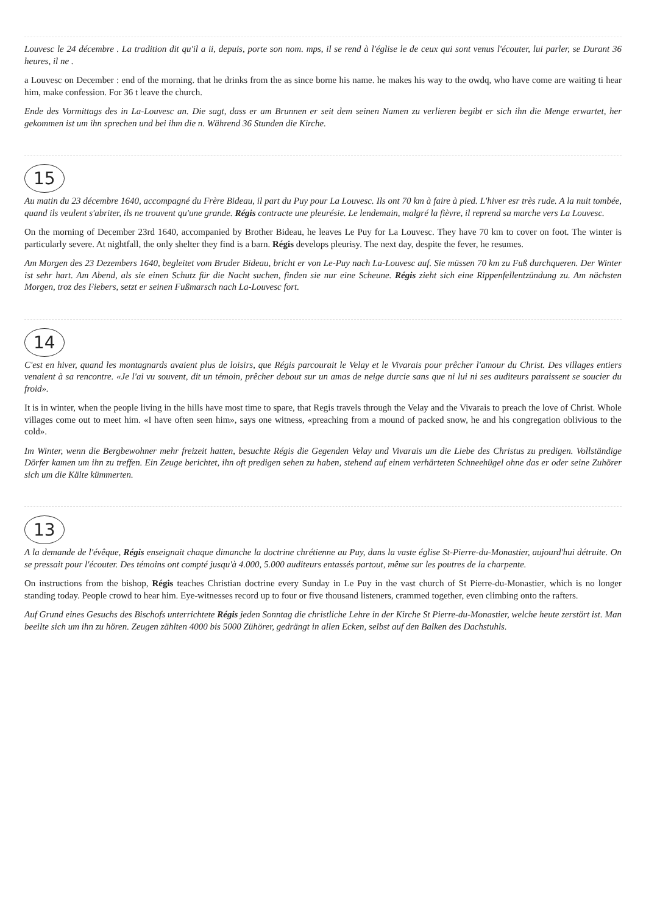Louvesc le 24 décembre . La tradition dit qu'il a ii, depuis, porte son nom. mps, il se rend à l'église le de ceux qui sont venus l'écouter, lui parler, se Durant 36 heures, il ne .
a Louvesc on December : end of the morning. that he drinks from the as since borne his name. he makes his way to the owdq, who have come are waiting ti hear him, make confession. For 36 t leave the church.
Ende des Vormittags des in La-Louvesc an. Die sagt, dass er am Brunnen er seit dem seinen Namen zu verlieren begibt er sich ihn die Menge erwartet, her gekommen ist um ihn sprechen und bei ihm die n. Während 36 Stunden die Kirche.
15
Au matin du 23 décembre 1640, accompagné du Frère Bideau, il part du Puy pour La Louvesc. Ils ont 70 km à faire à pied. L'hiver esr très rude. A la nuit tombée, quand ils veulent s'abriter, ils ne trouvent qu'une grande. Régis contracte une pleurésie. Le lendemain, malgré la fièvre, il reprend sa marche vers La Louvesc.
On the morning of December 23rd 1640, accompanied by Brother Bideau, he leaves Le Puy for La Louvesc. They have 70 km to cover on foot. The winter is particularly severe. At nightfall, the only shelter they find is a barn. Régis develops pleurisy. The next day, despite the fever, he resumes.
Am Morgen des 23 Dezembers 1640, begleitet vom Bruder Bideau, bricht er von Le-Puy nach La-Louvesc auf. Sie müssen 70 km zu Fuß durchqueren. Der Winter ist sehr hart. Am Abend, als sie einen Schutz für die Nacht suchen, finden sie nur eine Scheune. Régis zieht sich eine Rippenfellentzündung zu. Am nächsten Morgen, troz des Fiebers, setzt er seinen Fußmarsch nach La-Louvesc fort.
14
C'est en hiver, quand les montagnards avaient plus de loisirs, que Régis parcourait le Velay et le Vivarais pour prêcher l'amour du Christ. Des villages entiers venaient à sa rencontre. «Je l'ai vu souvent, dit un témoin, prêcher debout sur un amas de neige durcie sans que ni lui ni ses auditeurs paraissent se soucier du froid».
It is in winter, when the people living in the hills have most time to spare, that Regis travels through the Velay and the Vivarais to preach the love of Christ. Whole villages come out to meet him. «I have often seen him», says one witness, «preaching from a mound of packed snow, he and his congregation oblivious to the cold».
Im Winter, wenn die Bergbewohner mehr freizeit hatten, besuchte Régis die Gegenden Velay und Vivarais um die Liebe des Christus zu predigen. Vollständige Dörfer kamen um ihn zu treffen. Ein Zeuge berichtet, ihn oft predigen sehen zu haben, stehend auf einem verhärteten Schneehügel ohne das er oder seine Zuhörer sich um die Kälte kümmerten.
13
A la demande de l'évêque, Régis enseignait chaque dimanche la doctrine chrétienne au Puy, dans la vaste église St-Pierre-du-Monastier, aujourd'hui détruite. On se pressait pour l'écouter. Des témoins ont compté jusqu'à 4.000, 5.000 auditeurs entassés partout, même sur les poutres de la charpente.
On instructions from the bishop, Régis teaches Christian doctrine every Sunday in Le Puy in the vast church of St Pierre-du-Monastier, which is no longer standing today. People crowd to hear him. Eye-witnesses record up to four or five thousand listeners, crammed together, even climbing onto the rafters.
Auf Grund eines Gesuchs des Bischofs unterrichtete Régis jeden Sonntag die christliche Lehre in der Kirche St Pierre-du-Monastier, welche heute zerstört ist. Man beeilte sich um ihn zu hören. Zeugen zählten 4000 bis 5000 Zühörer, gedrängt in allen Ecken, selbst auf den Balken des Dachstuhls.